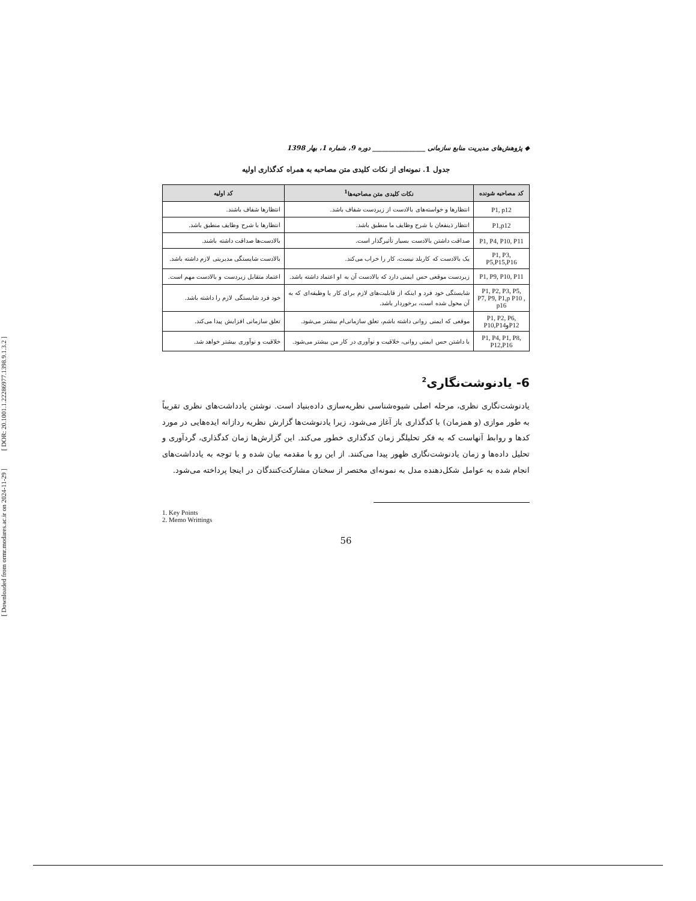[ DOR: 20.1001.1.22286977.1398.9.1.3.2 ]
[ Downloaded from ormr.modares.ac.ir on 2024-11-29 ]
◆ پژوهش‌های مدیریت منابع سازمانی ________________ دوره 9، شماره 1، بهار 1398
جدول 1. نمونه‌ای از نکات کلیدی متن مصاحبه به همراه کدگذاری اولیه
| کد مصاحبه شونده | نکات کلیدی متن مصاحبه‌ها<sup>1</sup> | کد اولیه |
| --- | --- | --- |
| P1, p12 | انتظارها و خواسته‌های بالادست از زیردست شفاف باشد. | انتظارها شفاف باشند. |
| P1,p12 | انتظار ذینفعان با شرح وظایف ما منطبق باشد. | انتظارها با شرح وظایف منطبق باشد. |
| P1, P4, P10, P11 | صداقت داشتن بالادست بسیار تأثیرگذار است. | بالادست‌ها صداقت داشته باشند. |
| P1, P3, P5,P15,P16 | یک بالادست که کاربلد نیست، کار را خراب می‌کند. | بالادست شایستگی مدیریتی لازم داشته باشد. |
| P1, P9, P10, P11 | زیردست موقعی حس ایمنی دارد که بالادست آن به او اعتماد داشته باشد. | اعتماد متقابل زیردست و بالادست مهم است. |
| P1, P2, P3, P5, P7, P9, P1,p P10 , p16 | شایستگی خود فرد و اینکه از قابلیت‌های لازم برای کار یا وظیفه‌ای که به آن محول شده است، برخوردار باشد. | خود فرد شایستگی لازم را داشته باشد. |
| P1, P2, P6, P12وP10,P14 | موقعی که ایمنی روانی داشته باشم، تعلق سازمانی‌ام بیشتر می‌شود. | تعلق سازمانی افزایش پیدا می‌کند. |
| P1, P4, P1, P8, P12,P16 | با داشتن حس ایمنی روانی، خلاقیت و نوآوری در کار من بیشتر می‌شود. | خلاقیت و نوآوری بیشتر خواهد شد. |
6- یادنوشت‌نگاری<sup>2</sup>
یادنوشت‌نگاری نظری، مرحله اصلی شیوه‌شناسی نظریه‌سازی داده‌بنیاد است. نوشتن یادداشت‌های نظری تقریباً به طور موازی (و همزمان) با کدگذاری باز آغاز می‌شود، زیرا یادنوشت‌ها گزارش نظریه ردازانه ایده‌هایی در مورد کدها و روابط آنهاست که به فکر تحلیلگر زمان کدگذاری خطور می‌کند. این گزارش‌ها زمان کدگذاری، گردآوری و تحلیل داده‌ها و زمان یادنوشت‌نگاری ظهور پیدا می‌کنند. از این رو با مقدمه بیان شده و با توجه به یادداشت‌های انجام شده به عوامل شکل‌دهنده مدل به نمونه‌ای مختصر از سخنان مشارکت‌کنندگان در اینجا پرداخته می‌شود.
1. Key Points
2. Memo Writtings
56